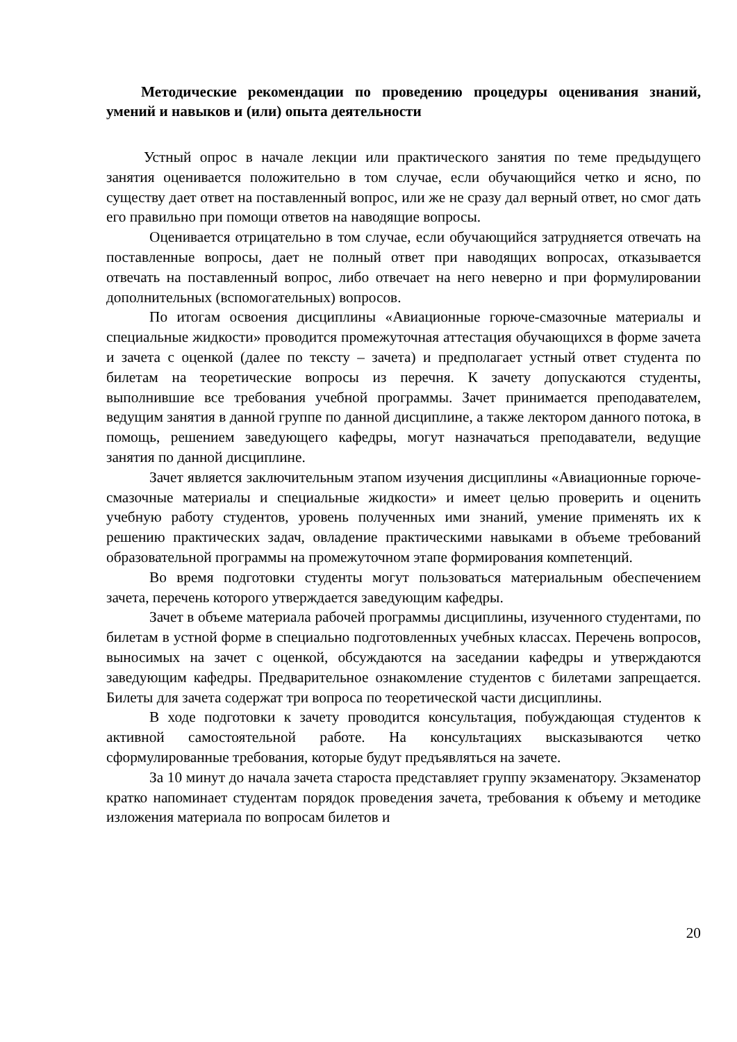Методические рекомендации по проведению процедуры оценивания знаний, умений и навыков и (или) опыта деятельности
Устный опрос в начале лекции или практического занятия по теме предыдущего занятия оценивается положительно в том случае, если обучающийся четко и ясно, по существу дает ответ на поставленный вопрос, или же не сразу дал верный ответ, но смог дать его правильно при помощи ответов на наводящие вопросы.
Оценивается отрицательно в том случае, если обучающийся затрудняется отвечать на поставленные вопросы, дает не полный ответ при наводящих вопросах, отказывается отвечать на поставленный вопрос, либо отвечает на него неверно и при формулировании дополнительных (вспомогательных) вопросов.
По итогам освоения дисциплины «Авиационные горюче-смазочные материалы и специальные жидкости» проводится промежуточная аттестация обучающихся в форме зачета и зачета с оценкой (далее по тексту – зачета) и предполагает устный ответ студента по билетам на теоретические вопросы из перечня. К зачету допускаются студенты, выполнившие все требования учебной программы. Зачет принимается преподавателем, ведущим занятия в данной группе по данной дисциплине, а также лектором данного потока, в помощь, решением заведующего кафедры, могут назначаться преподаватели, ведущие занятия по данной дисциплине.
Зачет является заключительным этапом изучения дисциплины «Авиационные горюче-смазочные материалы и специальные жидкости» и имеет целью проверить и оценить учебную работу студентов, уровень полученных ими знаний, умение применять их к решению практических задач, овладение практическими навыками в объеме требований образовательной программы на промежуточном этапе формирования компетенций.
Во время подготовки студенты могут пользоваться материальным обеспечением зачета, перечень которого утверждается заведующим кафедры.
Зачет в объеме материала рабочей программы дисциплины, изученного студентами, по билетам в устной форме в специально подготовленных учебных классах. Перечень вопросов, выносимых на зачет с оценкой, обсуждаются на заседании кафедры и утверждаются заведующим кафедры. Предварительное ознакомление студентов с билетами запрещается. Билеты для зачета содержат три вопроса по теоретической части дисциплины.
В ходе подготовки к зачету проводится консультация, побуждающая студентов к активной самостоятельной работе. На консультациях высказываются четко сформулированные требования, которые будут предъявляться на зачете.
За 10 минут до начала зачета староста представляет группу экзаменатору. Экзаменатор кратко напоминает студентам порядок проведения зачета, требования к объему и методике изложения материала по вопросам билетов и
20